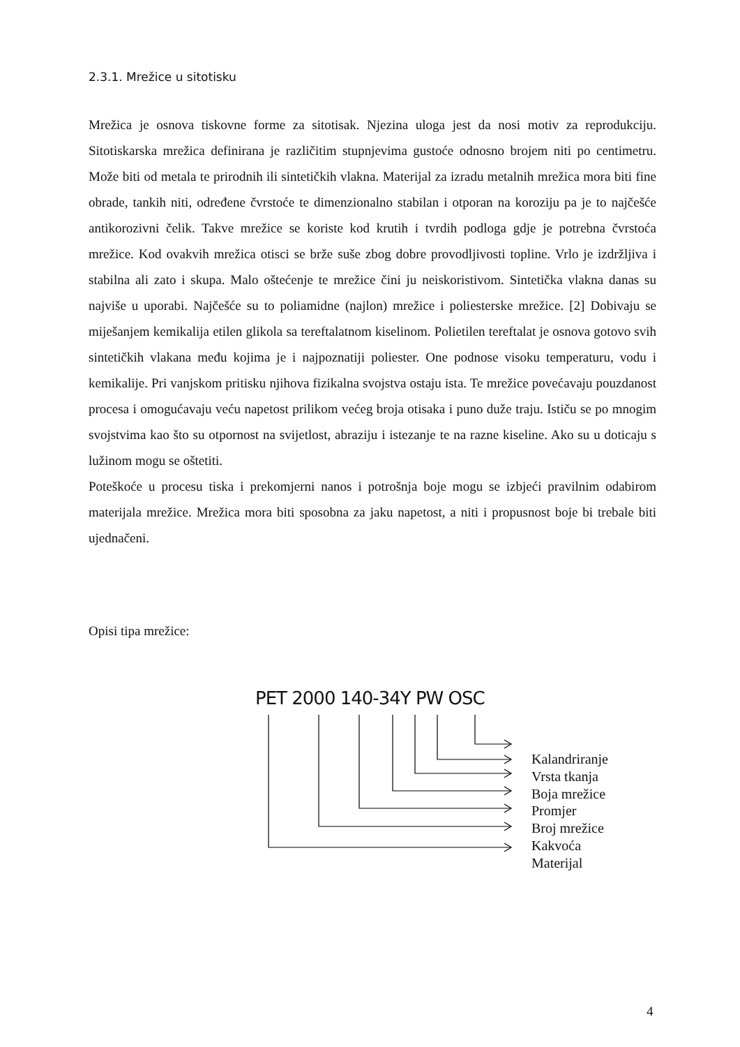2.3.1. Mrežice u sitotisku
Mrežica je osnova tiskovne forme za sitotisak. Njezina uloga jest da nosi motiv za reprodukciju. Sitotiskarska mrežica definirana je različitim stupnjevima gustoće odnosno brojem niti po centimetru. Može biti od metala te prirodnih ili sintetičkih vlakna. Materijal za izradu metalnih mrežica mora biti fine obrade, tankih niti, određene čvrstoće te dimenzionalno stabilan i otporan na koroziju pa je to najčešće antikorozivni čelik. Takve mrežice se koriste kod krutih i tvrdih podloga gdje je potrebna čvrstoća mrežice. Kod ovakvih mrežica otisci se brže suše zbog dobre provodljivosti topline. Vrlo je izdržljiva i stabilna ali zato i skupa. Malo oštećenje te mrežice čini ju neiskoristivom. Sintetička vlakna danas su najviše u uporabi. Najčešće su to poliamidne (najlon) mrežice i poliesterske mrežice. [2] Dobivaju se miješanjem kemikalija etilen glikola sa tereftalatnom kiselinom. Polietilen tereftalat je osnova gotovo svih sintetičkih vlakana među kojima je i najpoznatiji poliester. One podnose visoku temperaturu, vodu i kemikalije. Pri vanjskom pritisku njihova fizikalna svojstva ostaju ista. Te mrežice povećavaju pouzdanost procesa i omogućavaju veću napetost prilikom većeg broja otisaka i puno duže traju. Ističu se po mnogim svojstvima kao što su otpornost na svijetlost, abraziju i istezanje te na razne kiseline. Ako su u doticaju s lužinom mogu se oštetiti.
Poteškoće u procesu tiska i prekomjerni nanos i potrošnja boje mogu se izbjeći pravilnim odabirom materijala mrežice. Mrežica mora biti sposobna za jaku napetost, a niti i propusnost boje bi trebale biti ujednačeni.
Opisi tipa mrežice:
PET 2000 140-34Y PW OSC
Kalandriranje
Vrsta tkanja
Boja mrežice
Promjer
Broj mrežice
Kakvoća
Materijal
4